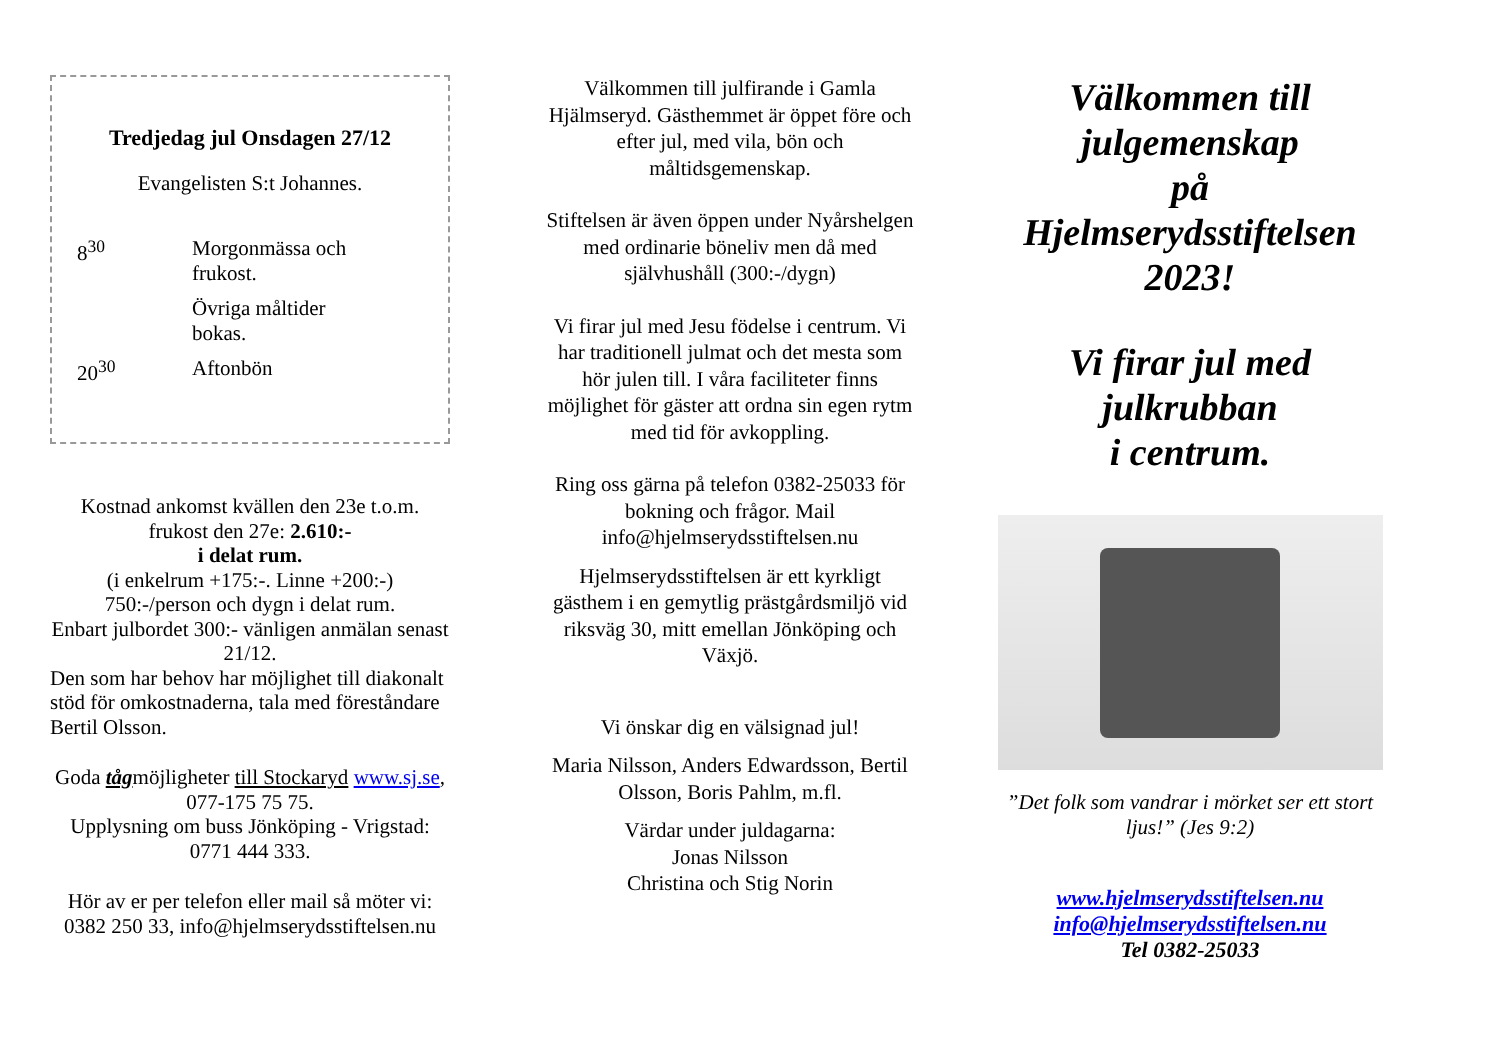Tredjedag jul Onsdagen 27/12
Evangelisten S:t Johannes.
8<sup>30</sup> Morgonmässa och
frukost.
Övriga måltider
bokas.
20<sup>30</sup> Aftonbön
Kostnad ankomst kvällen den 23e t.o.m. frukost den 27e: 2.610:-
i delat rum.
(i enkelrum +175:-. Linne +200:-)
750:-/person och dygn i delat rum.
Enbart julbordet 300:- vänligen anmälan senast 21/12.
Den som har behov har möjlighet till diakonalt stöd för omkostnaderna, tala med föreståndare Bertil Olsson.
Goda tågmöjligheter till Stockaryd www.sj.se, 077-175 75 75.
Upplysning om buss Jönköping - Vrigstad: 0771 444 333.
Hör av er per telefon eller mail så möter vi: 0382 250 33, info@hjelmserydsstiftelsen.nu
Välkommen till julfirande i Gamla Hjälmseryd. Gästhemmet är öppet före och efter jul, med vila, bön och måltidsgemenskap.
Stiftelsen är även öppen under Nyårshelgen med ordinarie böneliv men då med självhushåll (300:-/dygn)
Vi firar jul med Jesu födelse i centrum. Vi har traditionell julmat och det mesta som hör julen till. I våra faciliteter finns möjlighet för gäster att ordna sin egen rytm med tid för avkoppling.
Ring oss gärna på telefon 0382-25033 för bokning och frågor. Mail info@hjelmserydsstiftelsen.nu
Hjelmserydsstiftelsen är ett kyrkligt gästhem i en gemytlig prästgårdsmiljö vid riksväg 30, mitt emellan Jönköping och Växjö.
Vi önskar dig en välsignad jul!
Maria Nilsson, Anders Edwardsson, Bertil Olsson, Boris Pahlm, m.fl.
Värdar under juldagarna:
Jonas Nilsson
Christina och Stig Norin
Välkommen till julgemenskap
på
Hjelmserydsstiftelsen
2023!
Vi firar jul med julkrubban
i centrum.
”Det folk som vandrar i mörket ser ett stort ljus!” (Jes 9:2)
www.hjelmserydsstiftelsen.nu
info@hjelmserydsstiftelsen.nu
Tel 0382-25033